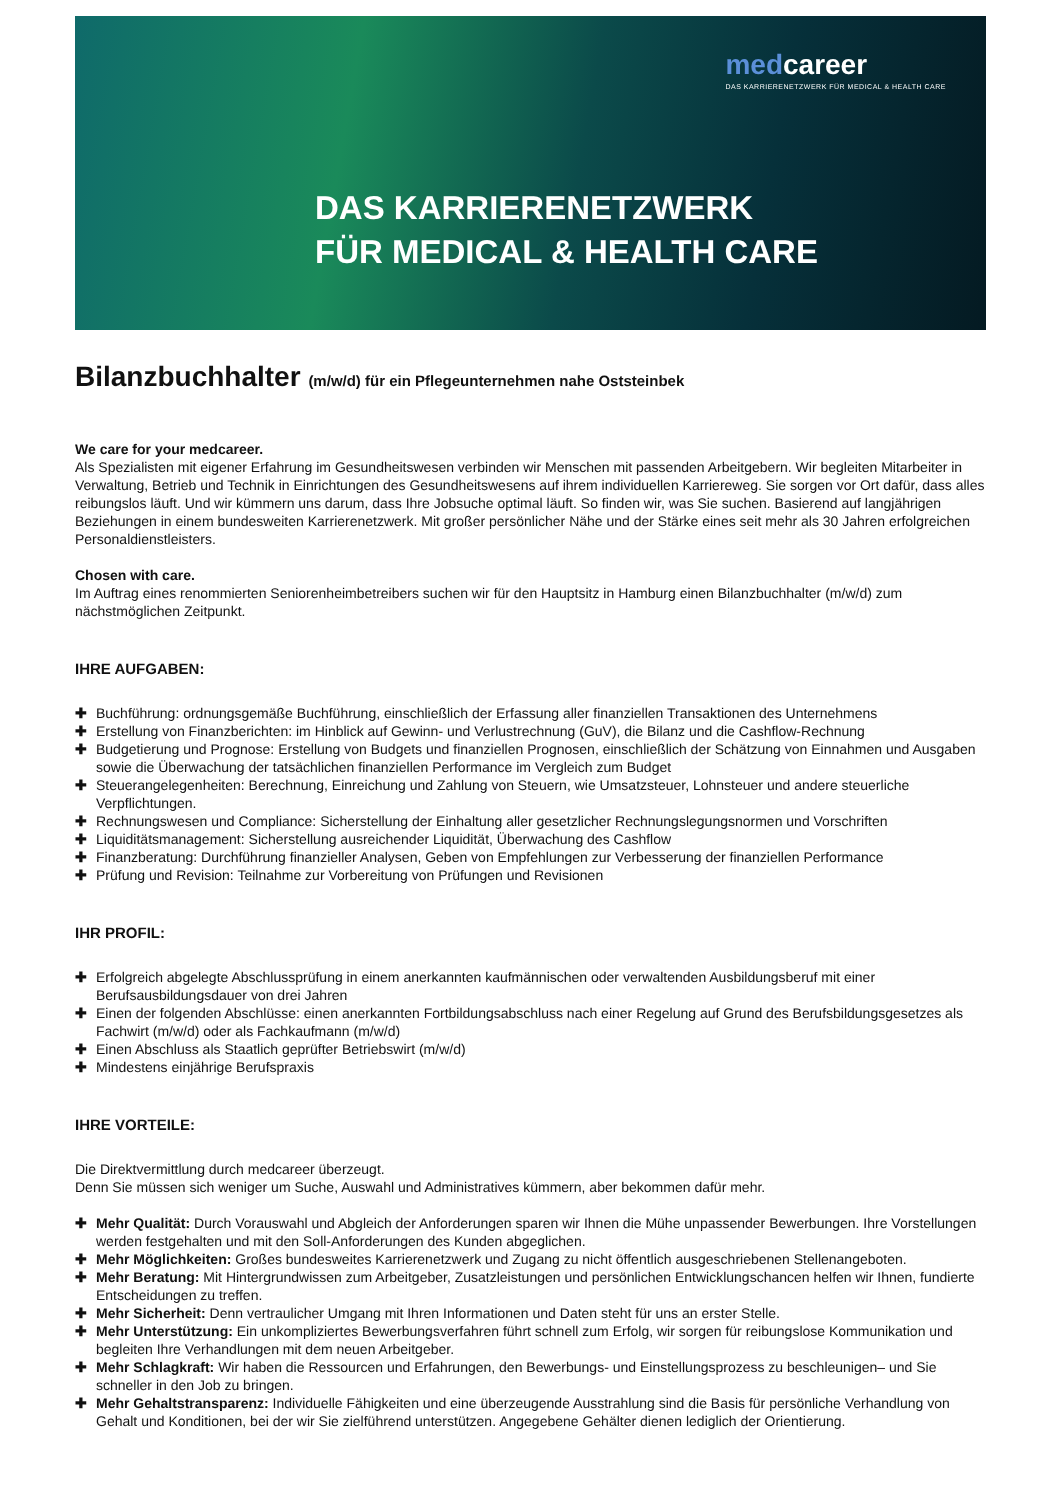medcareer
DAS KARRIERENETZWERK FÜR MEDICAL & HEALTH CARE
DAS KARRIERENETZWERK
FÜR MEDICAL & HEALTH CARE
Bilanzbuchhalter (m/w/d) für ein Pflegeunternehmen nahe Oststeinbek
We care for your medcareer.
Als Spezialisten mit eigener Erfahrung im Gesundheitswesen verbinden wir Menschen mit passenden Arbeitgebern. Wir begleiten Mitarbeiter in Verwaltung, Betrieb und Technik in Einrichtungen des Gesundheitswesens auf ihrem individuellen Karriereweg. Sie sorgen vor Ort dafür, dass alles reibungslos läuft. Und wir kümmern uns darum, dass Ihre Jobsuche optimal läuft. So finden wir, was Sie suchen. Basierend auf langjährigen Beziehungen in einem bundesweiten Karrierenetzwerk. Mit großer persönlicher Nähe und der Stärke eines seit mehr als 30 Jahren erfolgreichen Personaldienstleisters.
Chosen with care.
Im Auftrag eines renommierten Seniorenheimbetreibers suchen wir für den Hauptsitz in Hamburg einen Bilanzbuchhalter (m/w/d) zum nächstmöglichen Zeitpunkt.
IHRE AUFGABEN:
✚ Buchführung: ordnungsgemäße Buchführung, einschließlich der Erfassung aller finanziellen Transaktionen des Unternehmens
✚ Erstellung von Finanzberichten: im Hinblick auf Gewinn- und Verlustrechnung (GuV), die Bilanz und die Cashflow-Rechnung
✚ Budgetierung und Prognose: Erstellung von Budgets und finanziellen Prognosen, einschließlich der Schätzung von Einnahmen und Ausgaben sowie die Überwachung der tatsächlichen finanziellen Performance im Vergleich zum Budget
✚ Steuerangelegenheiten: Berechnung, Einreichung und Zahlung von Steuern, wie Umsatzsteuer, Lohnsteuer und andere steuerliche Verpflichtungen.
✚ Rechnungswesen und Compliance: Sicherstellung der Einhaltung aller gesetzlicher Rechnungslegungsnormen und Vorschriften
✚ Liquiditätsmanagement: Sicherstellung ausreichender Liquidität, Überwachung des Cashflow
✚ Finanzberatung: Durchführung finanzieller Analysen, Geben von Empfehlungen zur Verbesserung der finanziellen Performance
✚ Prüfung und Revision: Teilnahme zur Vorbereitung von Prüfungen und Revisionen
IHR PROFIL:
✚ Erfolgreich abgelegte Abschlussprüfung in einem anerkannten kaufmännischen oder verwaltenden Ausbildungsberuf mit einer Berufsausbildungsdauer von drei Jahren
✚ Einen der folgenden Abschlüsse: einen anerkannten Fortbildungsabschluss nach einer Regelung auf Grund des Berufsbildungsgesetzes als Fachwirt (m/w/d) oder als Fachkaufmann (m/w/d)
✚ Einen Abschluss als Staatlich geprüfter Betriebswirt (m/w/d)
✚ Mindestens einjährige Berufspraxis
IHRE VORTEILE:
Die Direktvermittlung durch medcareer überzeugt.
Denn Sie müssen sich weniger um Suche, Auswahl und Administratives kümmern, aber bekommen dafür mehr.
✚ Mehr Qualität: Durch Vorauswahl und Abgleich der Anforderungen sparen wir Ihnen die Mühe unpassender Bewerbungen. Ihre Vorstellungen werden festgehalten und mit den Soll-Anforderungen des Kunden abgeglichen.
✚ Mehr Möglichkeiten: Großes bundesweites Karrierenetzwerk und Zugang zu nicht öffentlich ausgeschriebenen Stellenangeboten.
✚ Mehr Beratung: Mit Hintergrundwissen zum Arbeitgeber, Zusatzleistungen und persönlichen Entwicklungschancen helfen wir Ihnen, fundierte Entscheidungen zu treffen.
✚ Mehr Sicherheit: Denn vertraulicher Umgang mit Ihren Informationen und Daten steht für uns an erster Stelle.
✚ Mehr Unterstützung: Ein unkompliziertes Bewerbungsverfahren führt schnell zum Erfolg, wir sorgen für reibungslose Kommunikation und begleiten Ihre Verhandlungen mit dem neuen Arbeitgeber.
✚ Mehr Schlagkraft: Wir haben die Ressourcen und Erfahrungen, den Bewerbungs- und Einstellungsprozess zu beschleunigen– und Sie schneller in den Job zu bringen.
✚ Mehr Gehaltstransparenz: Individuelle Fähigkeiten und eine überzeugende Ausstrahlung sind die Basis für persönliche Verhandlung von Gehalt und Konditionen, bei der wir Sie zielführend unterstützen. Angegebene Gehälter dienen lediglich der Orientierung.